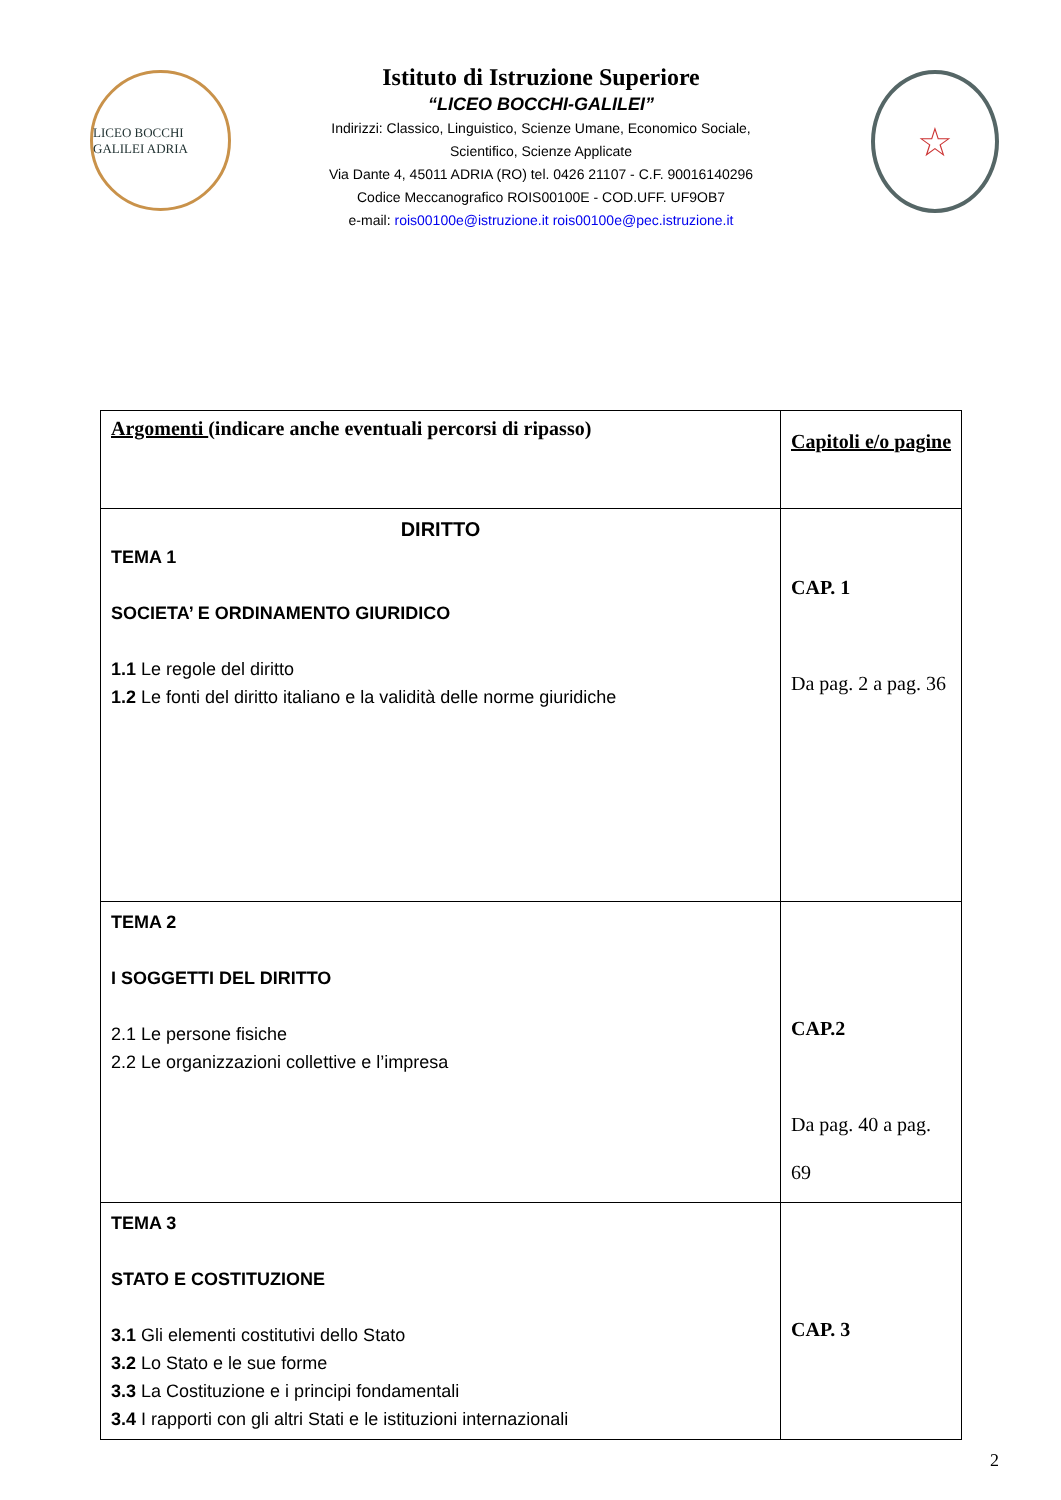LICEO BOCCHI GALILEI ADRIA
Istituto di Istruzione Superiore
“LICEO BOCCHI-GALILEI”
Indirizzi: Classico, Linguistico, Scienze Umane, Economico Sociale,
Scientifico, Scienze Applicate
Via Dante 4, 45011 ADRIA (RO) tel. 0426 21107 - C.F. 90016140296
Codice Meccanografico ROIS00100E - COD.UFF. UF9OB7
e-mail: rois00100e@istruzione.it rois00100e@pec.istruzione.it
☆
| Argomenti (indicare anche eventuali percorsi di ripasso) | Capitoli e/o pagine |
| DIRITTO TEMA 1 SOCIETA’ E ORDINAMENTO GIURIDICO 1.1 Le regole del diritto 1.2 Le fonti del diritto italiano e la validità delle norme giuridiche | CAP. 1 Da pag. 2 a pag. 36 |
| TEMA 2 I SOGGETTI DEL DIRITTO 2.1 Le persone fisiche 2.2 Le organizzazioni collettive e l’impresa | CAP.2 Da pag. 40 a pag. 69 |
| TEMA 3 STATO E COSTITUZIONE 3.1 Gli elementi costitutivi dello Stato 3.2 Lo Stato e le sue forme 3.3 La Costituzione e i principi fondamentali 3.4 I rapporti con gli altri Stati e le istituzioni internazionali | CAP. 3 |
2